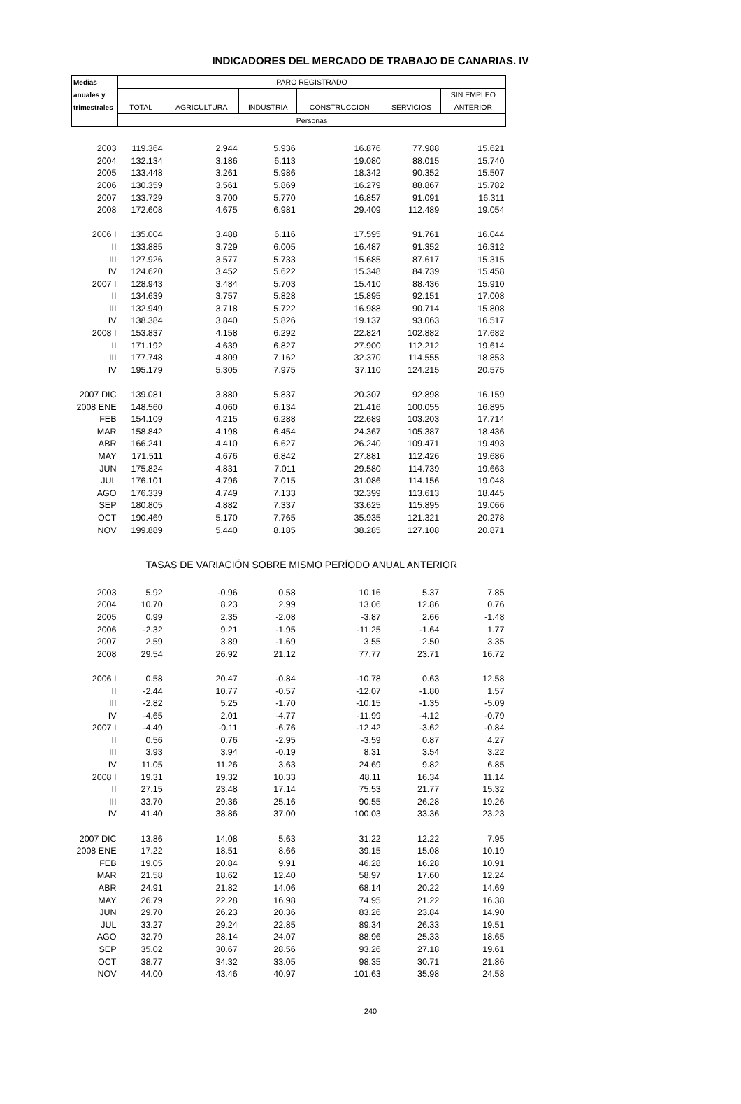INDICADORES DEL MERCADO DE TRABAJO DE CANARIAS. IV
| Medias | PARO REGISTRADO | | | | | |
| --- | --- | --- | --- | --- | --- | --- |
| anuales y | | | | | | SIN EMPLEO |
| trimestrales | TOTAL | AGRICULTURA | INDUSTRIA | CONSTRUCCIÓN | SERVICIOS | ANTERIOR |
| | Personas | | | | | |
| 2003 | 119.364 | 2.944 | 5.936 | 16.876 | 77.988 | 15.621 |
| 2004 | 132.134 | 3.186 | 6.113 | 19.080 | 88.015 | 15.740 |
| 2005 | 133.448 | 3.261 | 5.986 | 18.342 | 90.352 | 15.507 |
| 2006 | 130.359 | 3.561 | 5.869 | 16.279 | 88.867 | 15.782 |
| 2007 | 133.729 | 3.700 | 5.770 | 16.857 | 91.091 | 16.311 |
| 2008 | 172.608 | 4.675 | 6.981 | 29.409 | 112.489 | 19.054 |
| 2006 I | 135.004 | 3.488 | 6.116 | 17.595 | 91.761 | 16.044 |
| II | 133.885 | 3.729 | 6.005 | 16.487 | 91.352 | 16.312 |
| III | 127.926 | 3.577 | 5.733 | 15.685 | 87.617 | 15.315 |
| IV | 124.620 | 3.452 | 5.622 | 15.348 | 84.739 | 15.458 |
| 2007 I | 128.943 | 3.484 | 5.703 | 15.410 | 88.436 | 15.910 |
| II | 134.639 | 3.757 | 5.828 | 15.895 | 92.151 | 17.008 |
| III | 132.949 | 3.718 | 5.722 | 16.988 | 90.714 | 15.808 |
| IV | 138.384 | 3.840 | 5.826 | 19.137 | 93.063 | 16.517 |
| 2008 I | 153.837 | 4.158 | 6.292 | 22.824 | 102.882 | 17.682 |
| II | 171.192 | 4.639 | 6.827 | 27.900 | 112.212 | 19.614 |
| III | 177.748 | 4.809 | 7.162 | 32.370 | 114.555 | 18.853 |
| IV | 195.179 | 5.305 | 7.975 | 37.110 | 124.215 | 20.575 |
| 2007 DIC | 139.081 | 3.880 | 5.837 | 20.307 | 92.898 | 16.159 |
| 2008 ENE | 148.560 | 4.060 | 6.134 | 21.416 | 100.055 | 16.895 |
| FEB | 154.109 | 4.215 | 6.288 | 22.689 | 103.203 | 17.714 |
| MAR | 158.842 | 4.198 | 6.454 | 24.367 | 105.387 | 18.436 |
| ABR | 166.241 | 4.410 | 6.627 | 26.240 | 109.471 | 19.493 |
| MAY | 171.511 | 4.676 | 6.842 | 27.881 | 112.426 | 19.686 |
| JUN | 175.824 | 4.831 | 7.011 | 29.580 | 114.739 | 19.663 |
| JUL | 176.101 | 4.796 | 7.015 | 31.086 | 114.156 | 19.048 |
| AGO | 176.339 | 4.749 | 7.133 | 32.399 | 113.613 | 18.445 |
| SEP | 180.805 | 4.882 | 7.337 | 33.625 | 115.895 | 19.066 |
| OCT | 190.469 | 5.170 | 7.765 | 35.935 | 121.321 | 20.278 |
| NOV | 199.889 | 5.440 | 8.185 | 38.285 | 127.108 | 20.871 |
| | TASAS DE VARIACIÓN SOBRE MISMO PERÍODO ANUAL ANTERIOR | | | | | |
| 2003 | 5.92 | -0.96 | 0.58 | 10.16 | 5.37 | 7.85 |
| 2004 | 10.70 | 8.23 | 2.99 | 13.06 | 12.86 | 0.76 |
| 2005 | 0.99 | 2.35 | -2.08 | -3.87 | 2.66 | -1.48 |
| 2006 | -2.32 | 9.21 | -1.95 | -11.25 | -1.64 | 1.77 |
| 2007 | 2.59 | 3.89 | -1.69 | 3.55 | 2.50 | 3.35 |
| 2008 | 29.54 | 26.92 | 21.12 | 77.77 | 23.71 | 16.72 |
| 2006 I | 0.58 | 20.47 | -0.84 | -10.78 | 0.63 | 12.58 |
| II | -2.44 | 10.77 | -0.57 | -12.07 | -1.80 | 1.57 |
| III | -2.82 | 5.25 | -1.70 | -10.15 | -1.35 | -5.09 |
| IV | -4.65 | 2.01 | -4.77 | -11.99 | -4.12 | -0.79 |
| 2007 I | -4.49 | -0.11 | -6.76 | -12.42 | -3.62 | -0.84 |
| II | 0.56 | 0.76 | -2.95 | -3.59 | 0.87 | 4.27 |
| III | 3.93 | 3.94 | -0.19 | 8.31 | 3.54 | 3.22 |
| IV | 11.05 | 11.26 | 3.63 | 24.69 | 9.82 | 6.85 |
| 2008 I | 19.31 | 19.32 | 10.33 | 48.11 | 16.34 | 11.14 |
| II | 27.15 | 23.48 | 17.14 | 75.53 | 21.77 | 15.32 |
| III | 33.70 | 29.36 | 25.16 | 90.55 | 26.28 | 19.26 |
| IV | 41.40 | 38.86 | 37.00 | 100.03 | 33.36 | 23.23 |
| 2007 DIC | 13.86 | 14.08 | 5.63 | 31.22 | 12.22 | 7.95 |
| 2008 ENE | 17.22 | 18.51 | 8.66 | 39.15 | 15.08 | 10.19 |
| FEB | 19.05 | 20.84 | 9.91 | 46.28 | 16.28 | 10.91 |
| MAR | 21.58 | 18.62 | 12.40 | 58.97 | 17.60 | 12.24 |
| ABR | 24.91 | 21.82 | 14.06 | 68.14 | 20.22 | 14.69 |
| MAY | 26.79 | 22.28 | 16.98 | 74.95 | 21.22 | 16.38 |
| JUN | 29.70 | 26.23 | 20.36 | 83.26 | 23.84 | 14.90 |
| JUL | 33.27 | 29.24 | 22.85 | 89.34 | 26.33 | 19.51 |
| AGO | 32.79 | 28.14 | 24.07 | 88.96 | 25.33 | 18.65 |
| SEP | 35.02 | 30.67 | 28.56 | 93.26 | 27.18 | 19.61 |
| OCT | 38.77 | 34.32 | 33.05 | 98.35 | 30.71 | 21.86 |
| NOV | 44.00 | 43.46 | 40.97 | 101.63 | 35.98 | 24.58 |
240